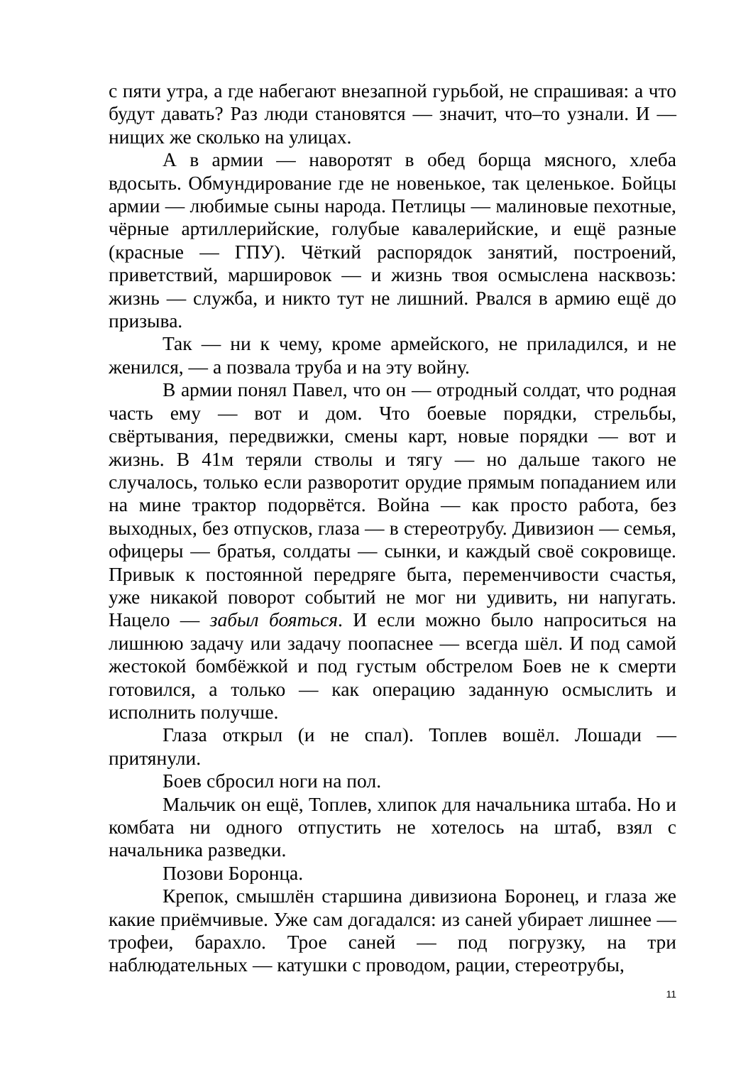с пяти утра, а где набегают внезапной гурьбой, не спрашивая: а что будут давать? Раз люди становятся — значит, что–то узнали. И — нищих же сколько на улицах.
А в армии — наворотят в обед борща мясного, хлеба вдосыть. Обмундирование где не новенькое, так целенькое. Бойцы армии — любимые сыны народа. Петлицы — малиновые пехотные, чёрные артиллерийские, голубые кавалерийские, и ещё разные (красные — ГПУ). Чёткий распорядок занятий, построений, приветствий, маршировок — и жизнь твоя осмыслена насквозь: жизнь — служба, и никто тут не лишний. Рвался в армию ещё до призыва.
Так — ни к чему, кроме армейского, не приладился, и не женился, — а позвала труба и на эту войну.
В армии понял Павел, что он — отродный солдат, что родная часть ему — вот и дом. Что боевые порядки, стрельбы, свёртывания, передвижки, смены карт, новые порядки — вот и жизнь. В 41м теряли стволы и тягу — но дальше такого не случалось, только если разворотит орудие прямым попаданием или на мине трактор подорвётся. Война — как просто работа, без выходных, без отпусков, глаза — в стереотрубу. Дивизион — семья, офицеры — братья, солдаты — сынки, и каждый своё сокровище. Привык к постоянной передряге быта, переменчивости счастья, уже никакой поворот событий не мог ни удивить, ни напугать. Нацело — забыл бояться. И если можно было напроситься на лишнюю задачу или задачу поопаснее — всегда шёл. И под самой жестокой бомбёжкой и под густым обстрелом Боев не к смерти готовился, а только — как операцию заданную осмыслить и исполнить получше.
Глаза открыл (и не спал). Топлев вошёл. Лошади — притянули.
Боев сбросил ноги на пол.
Мальчик он ещё, Топлев, хлипок для начальника штаба. Но и комбата ни одного отпустить не хотелось на штаб, взял с начальника разведки.
Позови Боронца.
Крепок, смышлён старшина дивизиона Боронец, и глаза же какие приёмчивые. Уже сам догадался: из саней убирает лишнее — трофеи, барахло. Трое саней — под погрузку, на три наблюдательных — катушки с проводом, рации, стереотрубы,
11